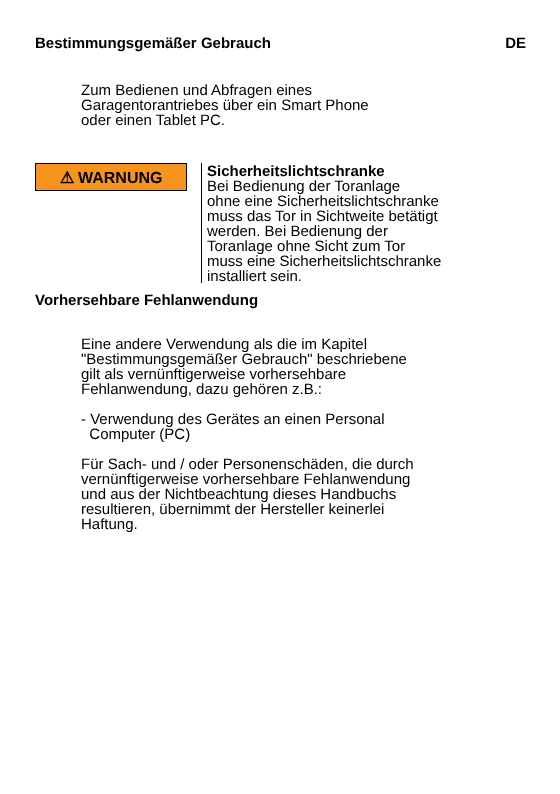Bestimmungsgemäßer Gebrauch DE
Zum Bedienen und Abfragen eines
Garagentorantriebes über ein Smart Phone
oder einen Tablet PC.
⚠ WARNUNG
Sicherheitslichtschranke
Bei Bedienung der Toranlage
ohne eine Sicherheitslichtschranke
muss das Tor in Sichtweite betätigt
werden. Bei Bedienung der
Toranlage ohne Sicht zum Tor
muss eine Sicherheitslichtschranke
installiert sein.
Vorhersehbare Fehlanwendung
Eine andere Verwendung als die im Kapitel
"Bestimmungsgemäßer Gebrauch" beschriebene
gilt als vernünftigerweise vorhersehbare
Fehlanwendung, dazu gehören z.B.:
- Verwendung des Gerätes an einen Personal
Computer (PC)
Für Sach- und / oder Personenschäden, die durch
vernünftigerweise vorhersehbare Fehlanwendung
und aus der Nichtbeachtung dieses Handbuchs
resultieren, übernimmt der Hersteller keinerlei
Haftung.